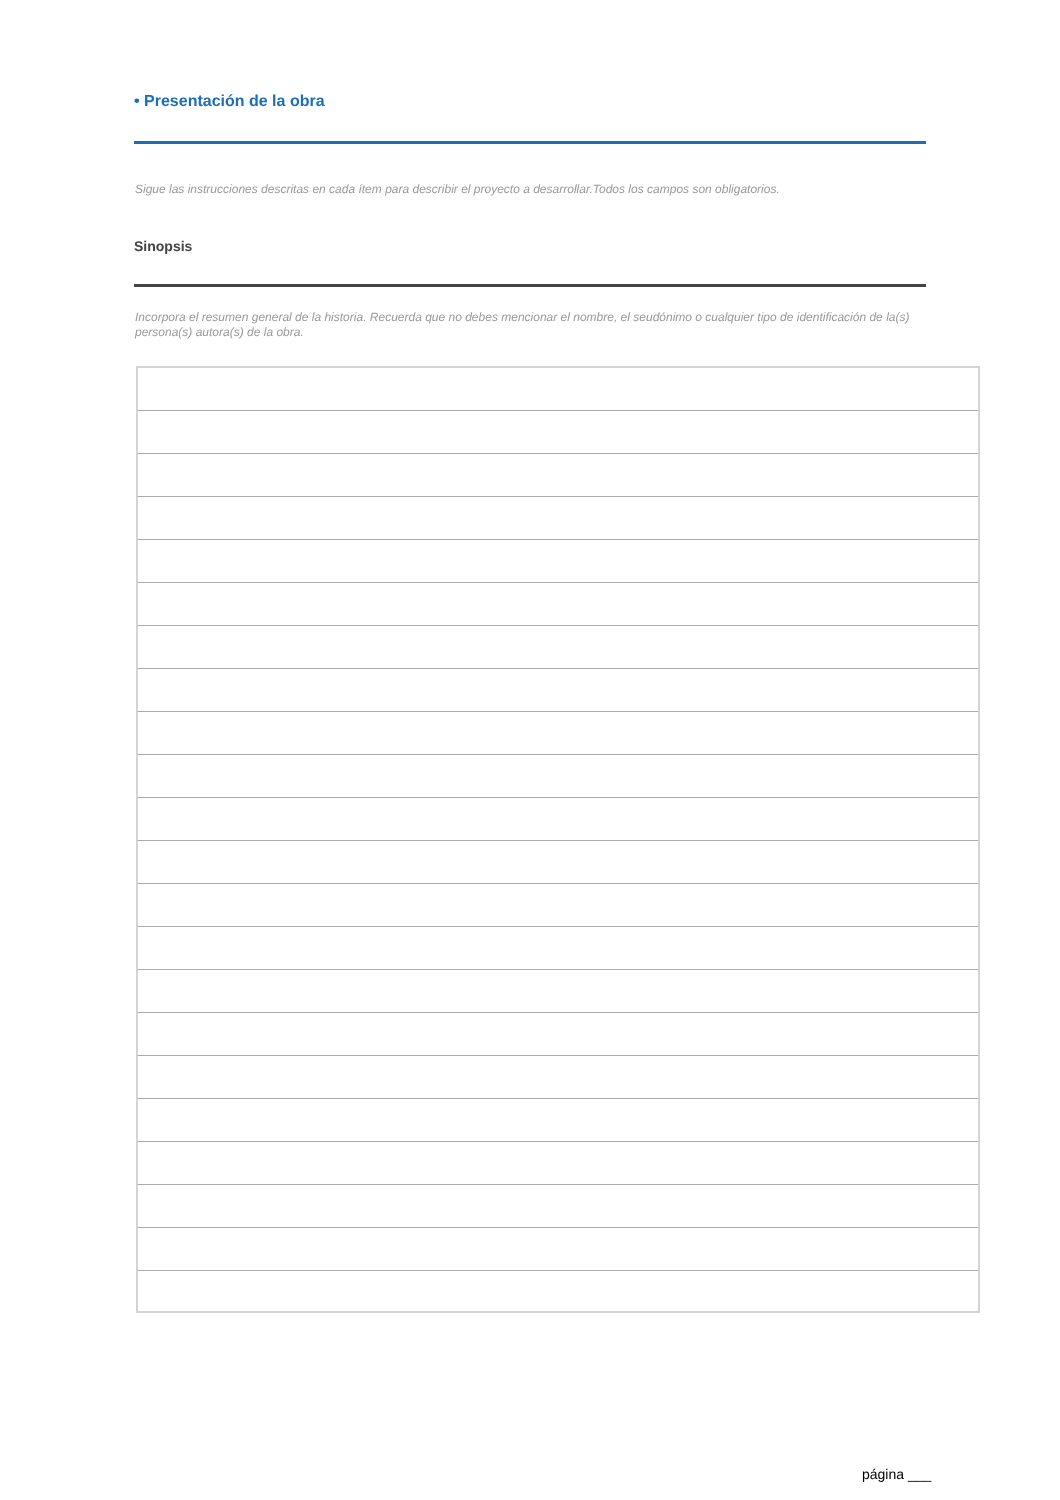• Presentación de la obra
Sigue las instrucciones descritas en cada ítem para describir el proyecto a desarrollar.Todos los campos son obligatorios.
Sinopsis
Incorpora el resumen general de la historia. Recuerda que no debes mencionar el nombre, el seudónimo o cualquier tipo de identificación de la(s) persona(s) autora(s) de la obra.
página ___